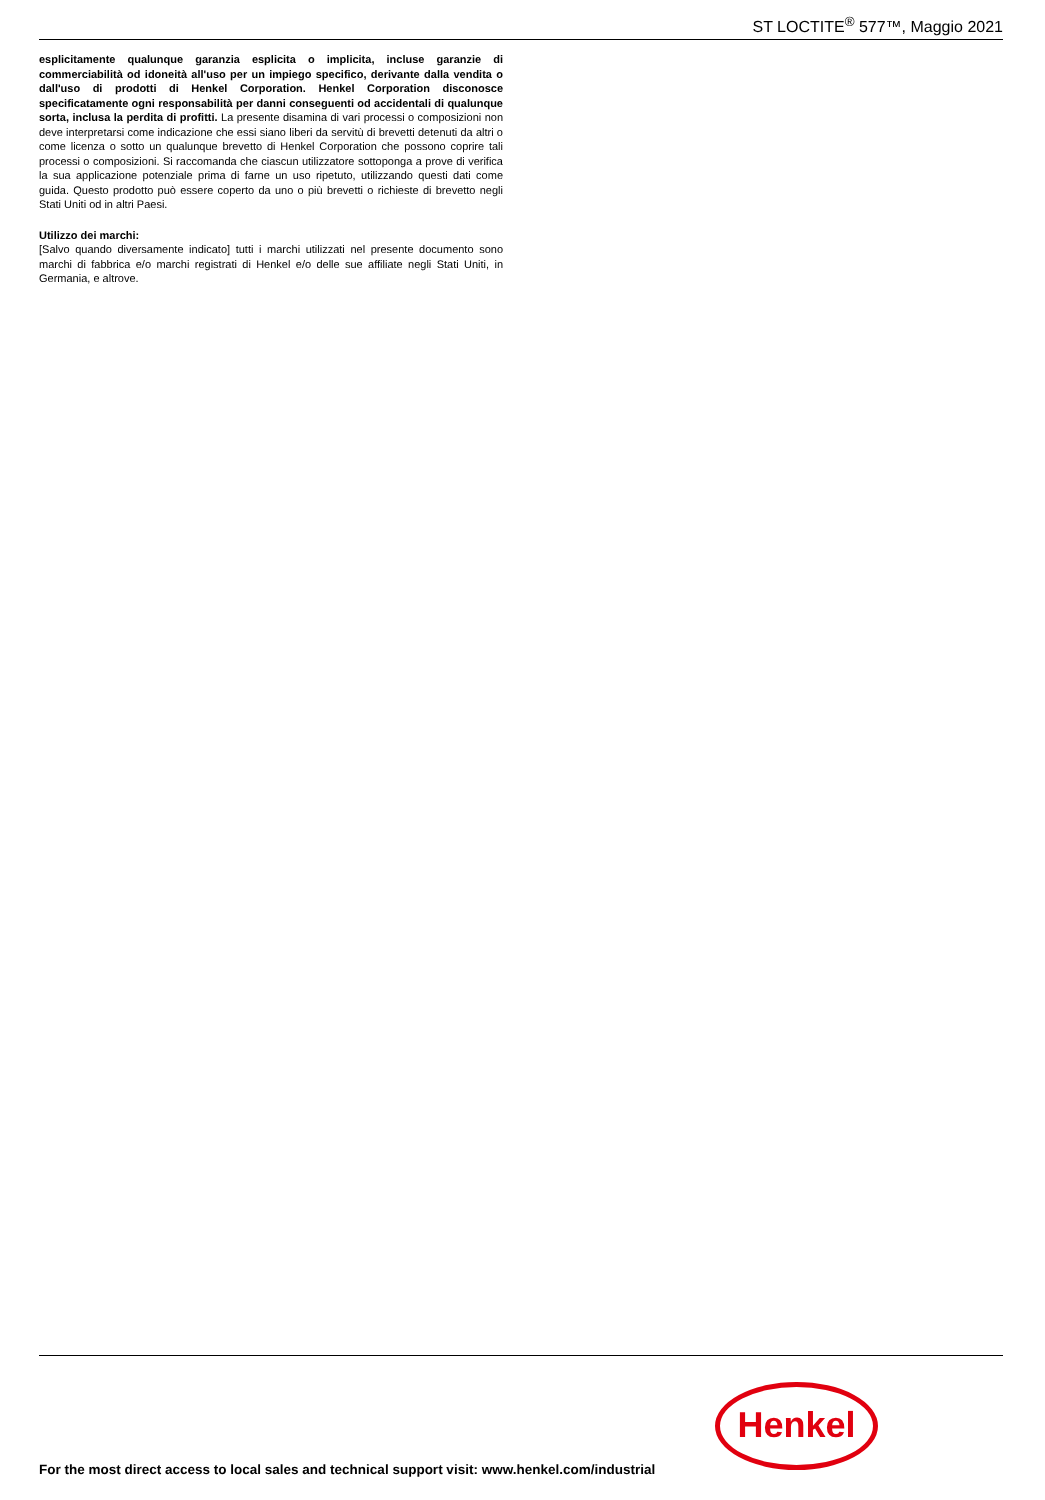ST LOCTITE<sup>®</sup> 577™, Maggio 2021
esplicitamente qualunque garanzia esplicita o implicita, incluse garanzie di commerciabilità od idoneità all'uso per un impiego specifico, derivante dalla vendita o dall'uso di prodotti di Henkel Corporation. Henkel Corporation disconosce specificatamente ogni responsabilità per danni conseguenti od accidentali di qualunque sorta, inclusa la perdita di profitti. La presente disamina di vari processi o composizioni non deve interpretarsi come indicazione che essi siano liberi da servitù di brevetti detenuti da altri o come licenza o sotto un qualunque brevetto di Henkel Corporation che possono coprire tali processi o composizioni. Si raccomanda che ciascun utilizzatore sottoponga a prove di verifica la sua applicazione potenziale prima di farne un uso ripetuto, utilizzando questi dati come guida. Questo prodotto può essere coperto da uno o più brevetti o richieste di brevetto negli Stati Uniti od in altri Paesi.
Utilizzo dei marchi:
[Salvo quando diversamente indicato] tutti i marchi utilizzati nel presente documento sono marchi di fabbrica e/o marchi registrati di Henkel e/o delle sue affiliate negli Stati Uniti, in Germania, e altrove.
Henkel
For the most direct access to local sales and technical support visit: www.henkel.com/industrial